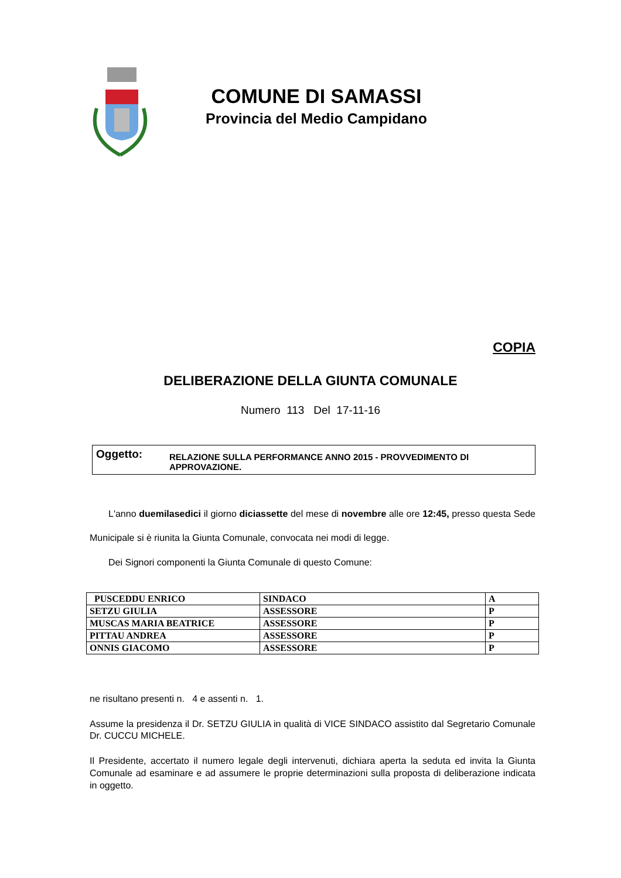COMUNE DI SAMASSI
Provincia del Medio Campidano
COPIA
DELIBERAZIONE DELLA GIUNTA COMUNALE
Numero 113 Del 17-11-16
Oggetto: RELAZIONE SULLA PERFORMANCE ANNO 2015 - PROVVEDIMENTO DI APPROVAZIONE.
L'anno duemilasedici il giorno diciassette del mese di novembre alle ore 12:45, presso questa Sede Municipale si è riunita la Giunta Comunale, convocata nei modi di legge.
Dei Signori componenti la Giunta Comunale di questo Comune:
| PUSCEDDU ENRICO | SINDACO | A |
| SETZU GIULIA | ASSESSORE | P |
| MUSCAS MARIA BEATRICE | ASSESSORE | P |
| PITTAU ANDREA | ASSESSORE | P |
| ONNIS GIACOMO | ASSESSORE | P |
ne risultano presenti n. 4 e assenti n. 1.
Assume la presidenza il Dr. SETZU GIULIA in qualità di VICE SINDACO assistito dal Segretario Comunale Dr. CUCCU MICHELE.
Il Presidente, accertato il numero legale degli intervenuti, dichiara aperta la seduta ed invita la Giunta Comunale ad esaminare e ad assumere le proprie determinazioni sulla proposta di deliberazione indicata in oggetto.